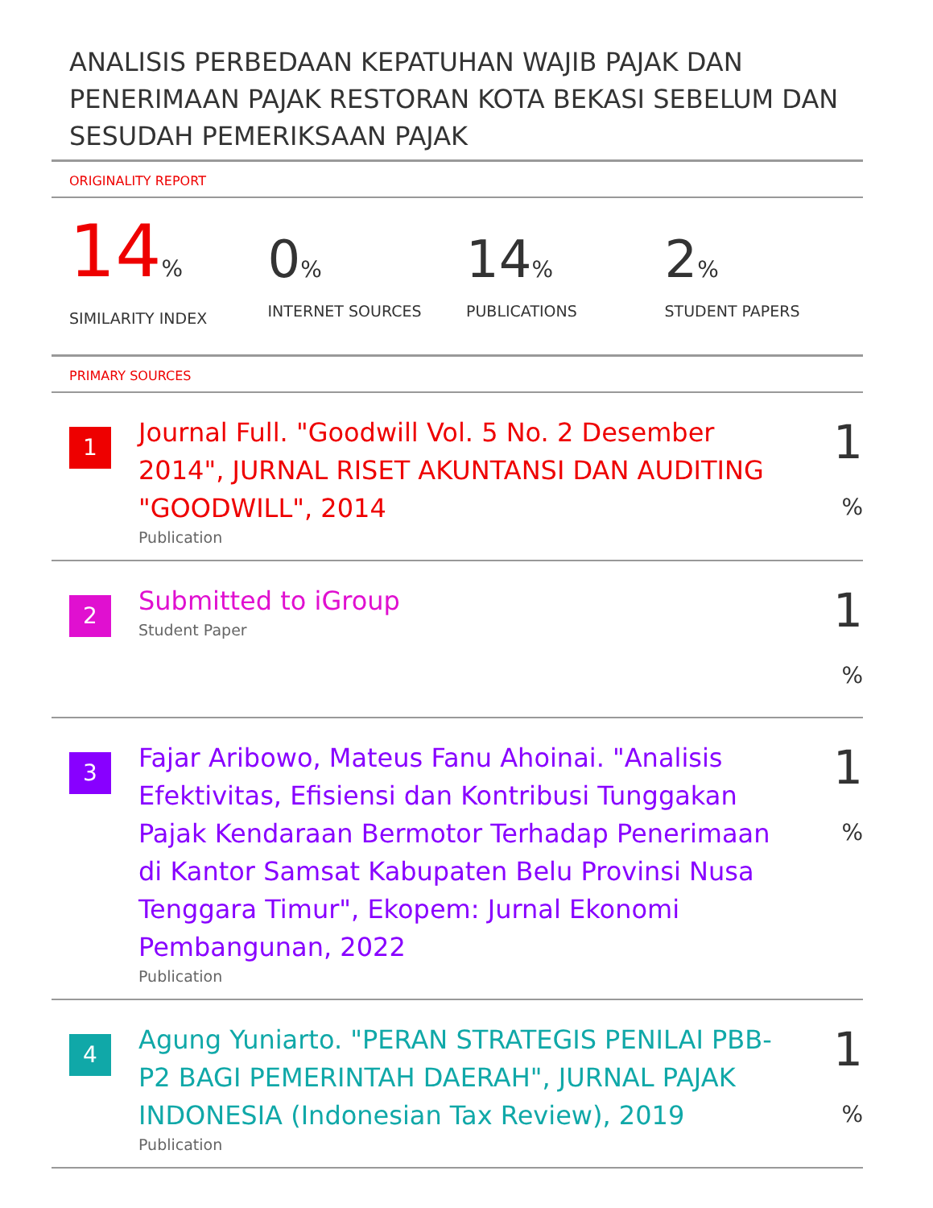ANALISIS PERBEDAAN KEPATUHAN WAJIB PAJAK DAN PENERIMAAN PAJAK RESTORAN KOTA BEKASI SEBELUM DAN SESUDAH PEMERIKSAAN PAJAK
ORIGINALITY REPORT
14%
SIMILARITY INDEX
0%
INTERNET SOURCES
14%
PUBLICATIONS
2%
STUDENT PAPERS
PRIMARY SOURCES
1
Journal Full. "Goodwill Vol. 5 No. 2 Desember 2014", JURNAL RISET AKUNTANSI DAN AUDITING "GOODWILL", 2014
Publication
1 %
2
Submitted to iGroup
Student Paper
1 %
3
Fajar Aribowo, Mateus Fanu Ahoinai. "Analisis Efektivitas, Efisiensi dan Kontribusi Tunggakan Pajak Kendaraan Bermotor Terhadap Penerimaan di Kantor Samsat Kabupaten Belu Provinsi Nusa Tenggara Timur", Ekopem: Jurnal Ekonomi Pembangunan, 2022
Publication
1 %
4
Agung Yuniarto. "PERAN STRATEGIS PENILAI PBB-P2 BAGI PEMERINTAH DAERAH", JURNAL PAJAK INDONESIA (Indonesian Tax Review), 2019
Publication
1 %